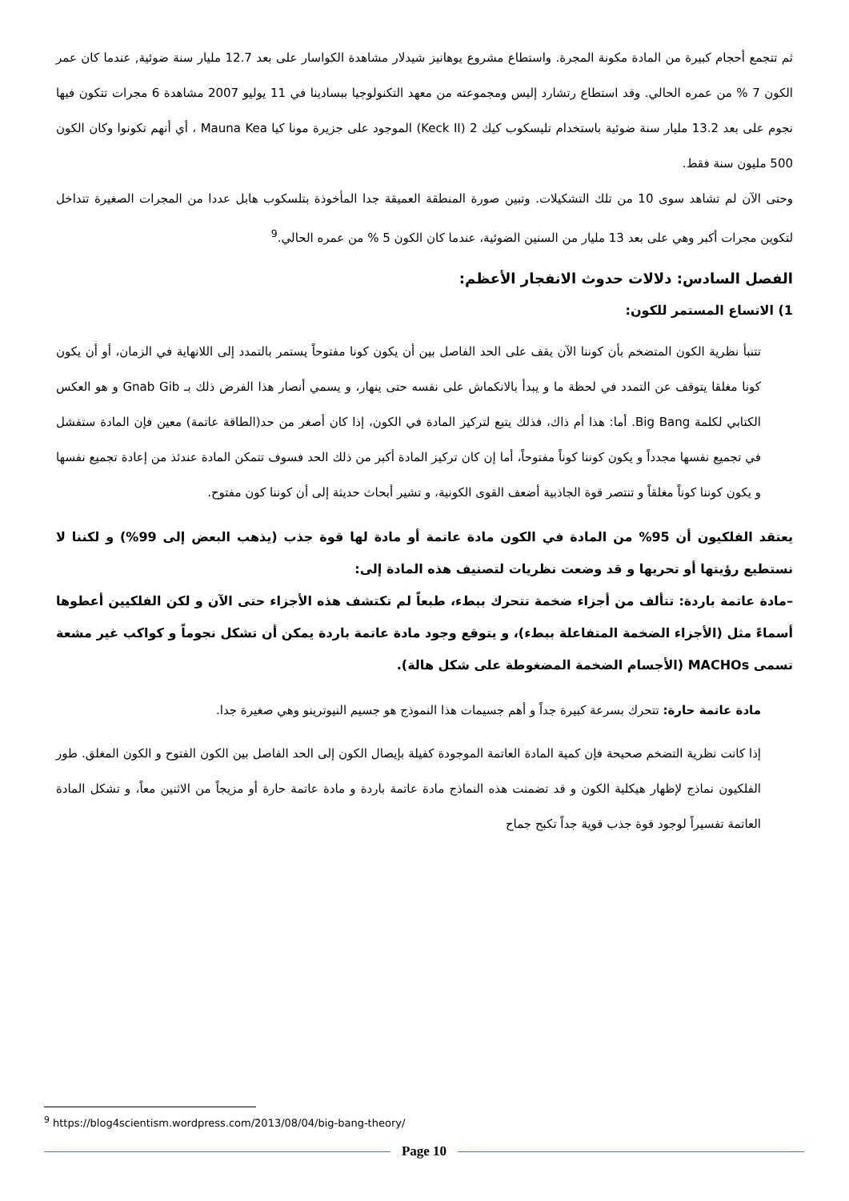ثم تتجمع أحجام كبيرة من المادة مكونة المجرة. واستطاع مشروع يوهانيز شيدلار مشاهدة الكواسار على بعد 12.7 مليار سنة ضوئية, عندما كان عمر الكون 7 % من عمره الحالي. وقد استطاع رتشارد إليس ومجموعته من معهد التكنولوجيا ببسادينا في 11 يوليو 2007 مشاهدة 6 مجرات تتكون فيها نجوم على بعد 13.2 مليار سنة ضوئية باستخدام تليسكوب كيك 2 (Keck II) الموجود على جزيرة مونا كيا Mauna Kea ، أي أنهم تكونوا وكان الكون 500 مليون سنة فقط.
وحتى الآن لم تشاهد سوى 10 من تلك التشكيلات. وتبين صورة المنطقة العميقة جدا المأخوذة بتلسكوب هابل عددا من المجرات الصغيرة تتداخل لتكوين مجرات أكبر وهي على بعد 13 مليار من السنين الضوئية، عندما كان الكون 5 % من عمره الحالي.<sup>9</sup>
الفصل السادس: دلالات حدوث الانفجار الأعظم:
1) الاتساع المستمر للكون:
تتنبأ نظرية الكون المتضخم بأن كوننا الآن يقف على الحد الفاصل بين أن يكون كونا مفتوحاً يستمر بالتمدد إلى اللانهاية في الزمان، أو أن يكون كونا مغلقا يتوقف عن التمدد في لحظة ما و يبدأ بالانكماش على نفسه حتى ينهار، و يسمي أنصار هذا الفرض ذلك بـ Gnab Gib و هو العكس الكتابي لكلمة Big Bang. أما: هذا أم ذاك، فذلك يتبع لتركيز المادة في الكون، إذا كان أصغر من حد(الطاقة عاتمة) معين فإن المادة ستفشل في تجميع نفسها مجدداً و يكون كوننا كوناً مفتوحاً، أما إن كان تركيز المادة أكبر من ذلك الحد فسوف تتمكن المادة عندئذ من إعادة تجميع نفسها و يكون كوننا كوناً مغلقاً و تنتصر قوة الجاذبية أضعف القوى الكونية، و تشير أبحاث حديثة إلى أن كوننا كون مفتوح.
يعتقد الفلكيون أن 95% من المادة في الكون مادة عاتمة أو مادة لها قوة جذب (يذهب البعض إلى 99%) و لكننا لا نستطيع رؤيتها أو تحريها و قد وضعت نظريات لتصنيف هذه المادة إلى:
–مادة عاتمة باردة: تتألف من أجزاء ضخمة تتحرك ببطء، طبعاً لم تكتشف هذه الأجزاء حتى الآن و لكن الفلكيين أعطوها أسماءً مثل (الأجزاء الضخمة المتفاعلة ببطء)، و يتوقع وجود مادة عاتمة باردة يمكن أن تشكل نجوماً و كواكب غير مشعة تسمى MACHOs (الأجسام الضخمة المضغوطة على شكل هالة).
مادة عاتمة حارة: تتحرك بسرعة كبيرة جداً و أهم جسيمات هذا النموذج هو جسيم النيوترينو وهي صغيرة جدا.
إذا كانت نظرية التضخم صحيحة فإن كمية المادة العاتمة الموجودة كفيلة بإيصال الكون إلى الحد الفاصل بين الكون الفتوح و الكون المغلق. طور الفلكيون نماذج لإظهار هيكلية الكون و قد تضمنت هذه النماذج مادة عاتمة باردة و مادة عاتمة حارة أو مزيجاً من الاثنين معاً، و تشكل المادة العاتمة تفسيراً لوجود قوة جذب قوية جداً تكبح جماح
<sup>9</sup> https://blog4scientism.wordpress.com/2013/08/04/big-bang-theory/
Page 10